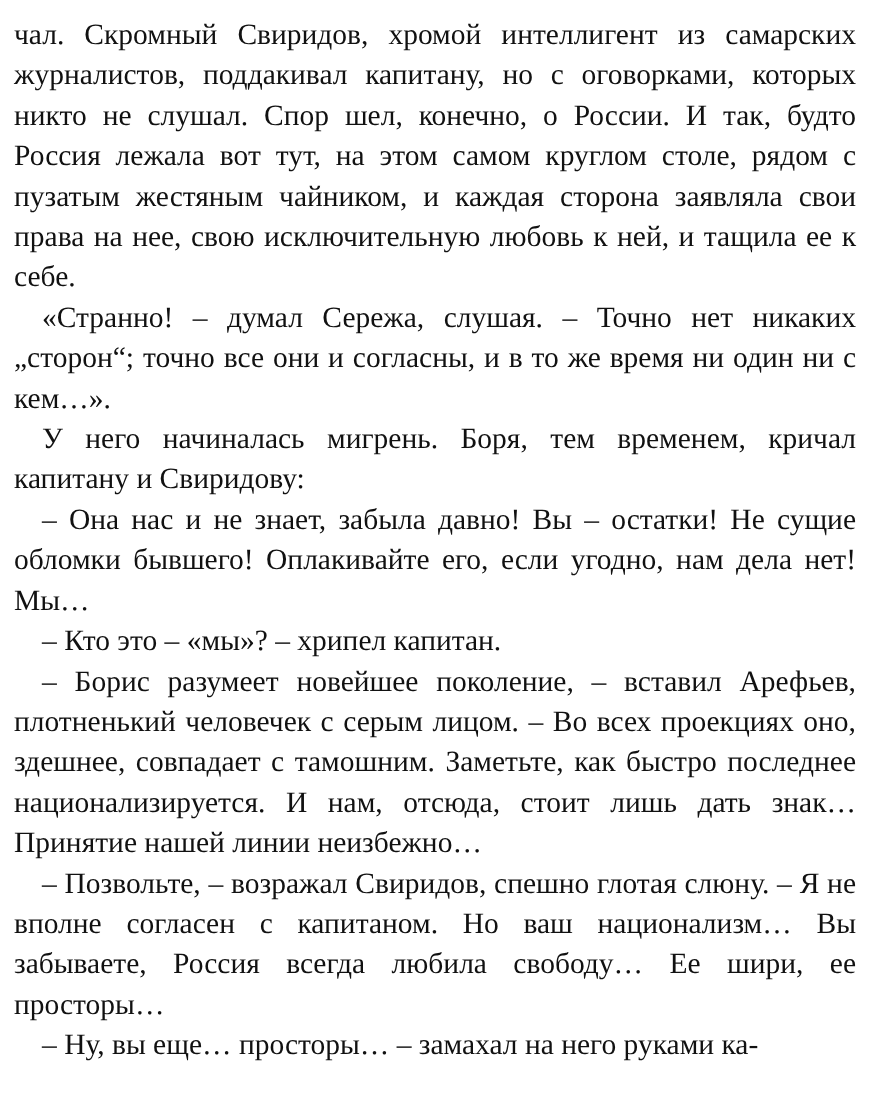чал. Скромный Свиридов, хромой интеллигент из самарских журналистов, поддакивал капитану, но с оговорками, которых никто не слушал. Спор шел, конечно, о России. И так, будто Россия лежала вот тут, на этом самом круглом столе, рядом с пузатым жестяным чайником, и каждая сторона заявляла свои права на нее, свою исключительную любовь к ней, и тащила ее к себе.
«Странно! – думал Сережа, слушая. – Точно нет никаких „сторон“; точно все они и согласны, и в то же время ни один ни с кем…».
У него начиналась мигрень. Боря, тем временем, кричал капитану и Свиридову:
– Она нас и не знает, забыла давно! Вы – остатки! Не сущие обломки бывшего! Оплакивайте его, если угодно, нам дела нет! Мы…
– Кто это – «мы»? – хрипел капитан.
– Борис разумеет новейшее поколение, – вставил Арефьев, плотненький человечек с серым лицом. – Во всех проекциях оно, здешнее, совпадает с тамошним. Заметьте, как быстро последнее национализируется. И нам, отсюда, стоит лишь дать знак… Принятие нашей линии неизбежно…
– Позвольте, – возражал Свиридов, спешно глотая слюну. – Я не вполне согласен с капитаном. Но ваш национализм… Вы забываете, Россия всегда любила свободу… Ее шири, ее просторы…
– Ну, вы еще… просторы… – замахал на него руками ка-